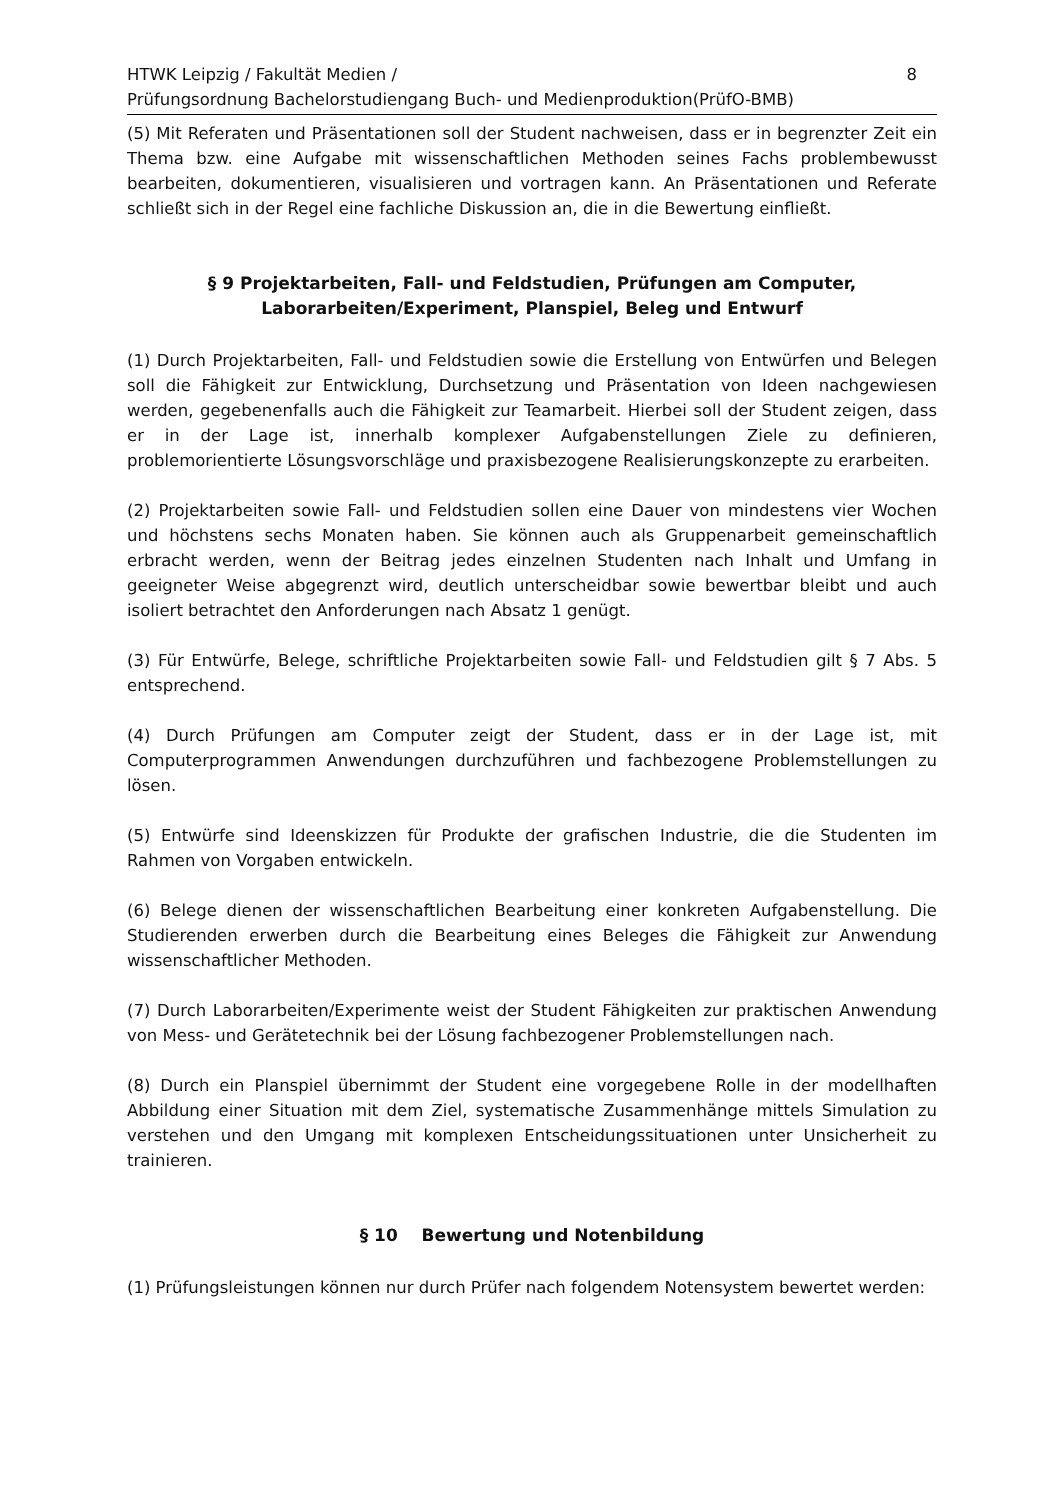HTWK Leipzig / Fakultät Medien /
Prüfungsordnung Bachelorstudiengang Buch- und Medienproduktion(PrüfO-BMB)
8
(5) Mit Referaten und Präsentationen soll der Student nachweisen, dass er in begrenzter Zeit ein Thema bzw. eine Aufgabe mit wissenschaftlichen Methoden seines Fachs problembewusst bearbeiten, dokumentieren, visualisieren und vortragen kann. An Präsentationen und Referate schließt sich in der Regel eine fachliche Diskussion an, die in die Bewertung einfließt.
§ 9 Projektarbeiten, Fall- und Feldstudien, Prüfungen am Computer,
Laborarbeiten/Experiment, Planspiel, Beleg und Entwurf
(1) Durch Projektarbeiten, Fall- und Feldstudien sowie die Erstellung von Entwürfen und Belegen soll die Fähigkeit zur Entwicklung, Durchsetzung und Präsentation von Ideen nachgewiesen werden, gegebenenfalls auch die Fähigkeit zur Teamarbeit. Hierbei soll der Student zeigen, dass er in der Lage ist, innerhalb komplexer Aufgabenstellungen Ziele zu definieren, problemorientierte Lösungsvorschläge und praxisbezogene Realisierungskonzepte zu erarbeiten.
(2) Projektarbeiten sowie Fall- und Feldstudien sollen eine Dauer von mindestens vier Wochen und höchstens sechs Monaten haben. Sie können auch als Gruppenarbeit gemeinschaftlich erbracht werden, wenn der Beitrag jedes einzelnen Studenten nach Inhalt und Umfang in geeigneter Weise abgegrenzt wird, deutlich unterscheidbar sowie bewertbar bleibt und auch isoliert betrachtet den Anforderungen nach Absatz 1 genügt.
(3) Für Entwürfe, Belege, schriftliche Projektarbeiten sowie Fall- und Feldstudien gilt § 7 Abs. 5 entsprechend.
(4) Durch Prüfungen am Computer zeigt der Student, dass er in der Lage ist, mit Computerprogrammen Anwendungen durchzuführen und fachbezogene Problemstellungen zu lösen.
(5) Entwürfe sind Ideenskizzen für Produkte der grafischen Industrie, die die Studenten im Rahmen von Vorgaben entwickeln.
(6) Belege dienen der wissenschaftlichen Bearbeitung einer konkreten Aufgabenstellung. Die Studierenden erwerben durch die Bearbeitung eines Beleges die Fähigkeit zur Anwendung wissenschaftlicher Methoden.
(7) Durch Laborarbeiten/Experimente weist der Student Fähigkeiten zur praktischen Anwendung von Mess- und Gerätetechnik bei der Lösung fachbezogener Problemstellungen nach.
(8) Durch ein Planspiel übernimmt der Student eine vorgegebene Rolle in der modellhaften Abbildung einer Situation mit dem Ziel, systematische Zusammenhänge mittels Simulation zu verstehen und den Umgang mit komplexen Entscheidungssituationen unter Unsicherheit zu trainieren.
§ 10 Bewertung und Notenbildung
(1) Prüfungsleistungen können nur durch Prüfer nach folgendem Notensystem bewertet werden: